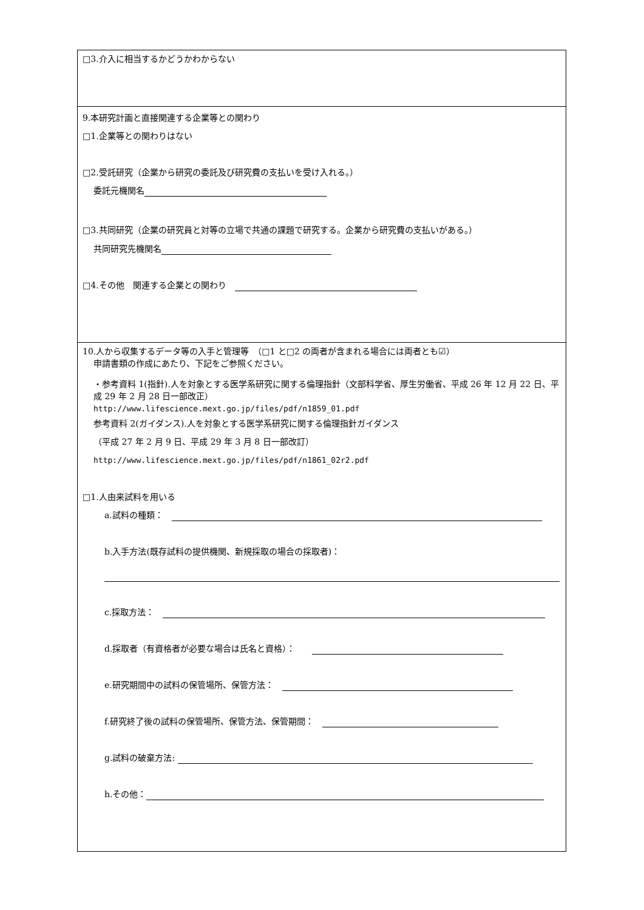| □3.介入に相当するかどうかわからない |
| 9.本研究計画と直接関連する企業等との関わり □1.企業等との関わりはない □2.受託研究（企業から研究の委託及び研究費の支払いを受け入れる。） 委託元機関名 □3.共同研究（企業の研究員と対等の立場で共通の課題で研究する。企業から研究費の支払いがある。） 共同研究先機関名 □4.その他 関連する企業との関わり |
| 10.人から収集するデータ等の入手と管理等 （□1 と□2 の両者が含まれる場合には両者とも☑） 申請書類の作成にあたり、下記をご参照ください。 ・参考資料 1(指針).人を対象とする医学系研究に関する倫理指針（文部科学省、厚生労働省、平成 26 年 12 月 22 日、平成 29 年 2 月 28 日一部改正） http://www.lifescience.mext.go.jp/files/pdf/n1859_01.pdf 参考資料 2(ガイダンス).人を対象とする医学系研究に関する倫理指針ガイダンス （平成 27 年 2 月 9 日、平成 29 年 3 月 8 日一部改訂） http://www.lifescience.mext.go.jp/files/pdf/n1861_02r2.pdf □1.人由来試料を用いる a.試料の種類： b.入手方法(既存試料の提供機関、新規採取の場合の採取者)： c.採取方法： d.採取者（有資格者が必要な場合は氏名と資格）： e.研究期間中の試料の保管場所、保管方法： f.研究終了後の試料の保管場所、保管方法、保管期間： g.試料の破棄方法: h.その他： |